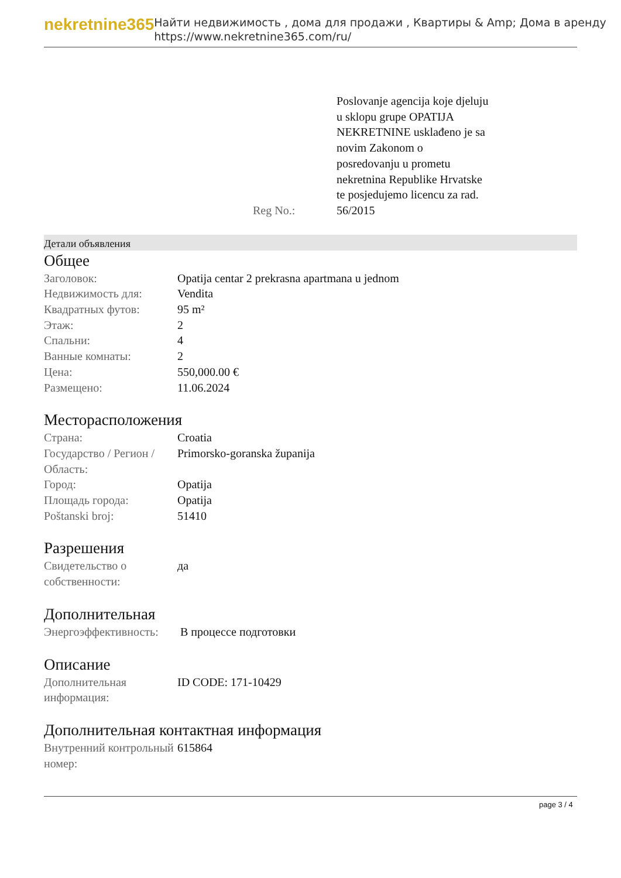nekretnine365
Найти недвижимость , дома для продажи , Квартиры & Amp; Дома в аренду
https://www.nekretnine365.com/ru/
| | Poslovanje agencija koje djeluju u sklopu grupe OPATIJA NEKRETNINE usklađeno je sa novim Zakonom o posredovanju u prometu nekretnina Republike Hrvatske te posjedujemo licencu za rad. |
| Reg No.: | 56/2015 |
Детали объявления
Общее
| Заголовок: | Opatija centar 2 prekrasna apartmana u jednom |
| Недвижимость для: | Vendita |
| Квадратных футов: | 95 m² |
| Этаж: | 2 |
| Спальни: | 4 |
| Ванные комнаты: | 2 |
| Цена: | 550,000.00 € |
| Размещено: | 11.06.2024 |
Месторасположения
| Страна: | Croatia |
| Государство / Регион / Область: | Primorsko-goranska županija |
| Город: | Opatija |
| Площадь города: | Opatija |
| Poštanski broj: | 51410 |
Разрешения
| Свидетельство о собственности: | да |
Дополнительная
| Энергоэффективность: | В процессе подготовки |
Описание
| Дополнительная информация: | ID CODE: 171-10429 |
Дополнительная контактная информация
| Внутренний контрольный номер: | 615864 |
page 3 / 4